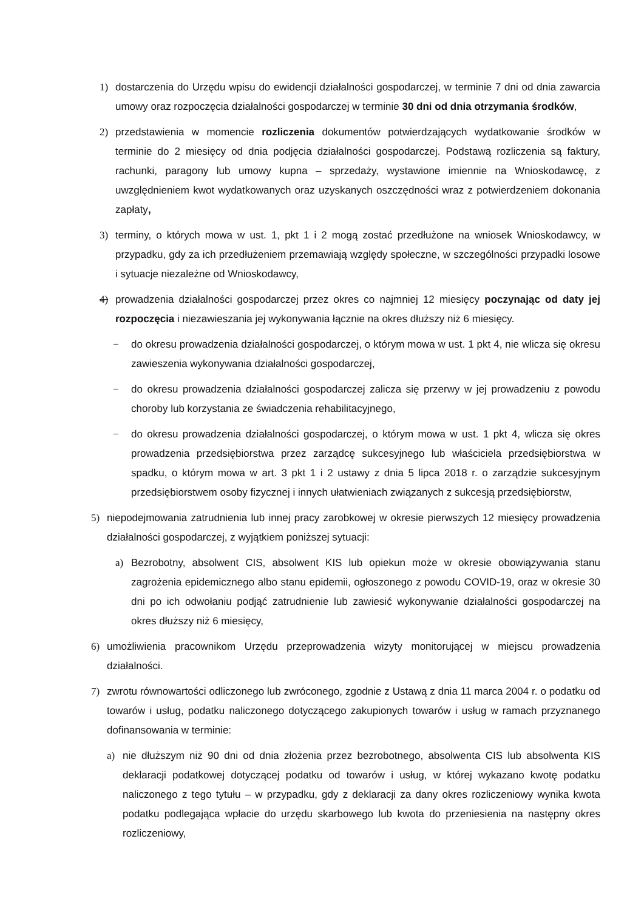1) dostarczenia do Urzędu wpisu do ewidencji działalności gospodarczej, w terminie 7 dni od dnia zawarcia umowy oraz rozpoczęcia działalności gospodarczej w terminie 30 dni od dnia otrzymania środków,
2) przedstawienia w momencie rozliczenia dokumentów potwierdzających wydatkowanie środków w terminie do 2 miesięcy od dnia podjęcia działalności gospodarczej. Podstawą rozliczenia są faktury, rachunki, paragony lub umowy kupna – sprzedaży, wystawione imiennie na Wnioskodawcę, z uwzględnieniem kwot wydatkowanych oraz uzyskanych oszczędności wraz z potwierdzeniem dokonania zapłaty,
3) terminy, o których mowa w ust. 1, pkt 1 i 2 mogą zostać przedłużone na wniosek Wnioskodawcy, w przypadku, gdy za ich przedłużeniem przemawiają względy społeczne, w szczególności przypadki losowe i sytuacje niezależne od Wnioskodawcy,
4) prowadzenia działalności gospodarczej przez okres co najmniej 12 miesięcy poczynając od daty jej rozpoczęcia i niezawieszania jej wykonywania łącznie na okres dłuższy niż 6 miesięcy.
− do okresu prowadzenia działalności gospodarczej, o którym mowa w ust. 1 pkt 4, nie wlicza się okresu zawieszenia wykonywania działalności gospodarczej,
− do okresu prowadzenia działalności gospodarczej zalicza się przerwy w jej prowadzeniu z powodu choroby lub korzystania ze świadczenia rehabilitacyjnego,
− do okresu prowadzenia działalności gospodarczej, o którym mowa w ust. 1 pkt 4, wlicza się okres prowadzenia przedsiębiorstwa przez zarządcę sukcesyjnego lub właściciela przedsiębiorstwa w spadku, o którym mowa w art. 3 pkt 1 i 2 ustawy z dnia 5 lipca 2018 r. o zarządzie sukcesyjnym przedsiębiorstwem osoby fizycznej i innych ułatwieniach związanych z sukcesją przedsiębiorstw,
5) niepodejmowania zatrudnienia lub innej pracy zarobkowej w okresie pierwszych 12 miesięcy prowadzenia działalności gospodarczej, z wyjątkiem poniższej sytuacji:
a) Bezrobotny, absolwent CIS, absolwent KIS lub opiekun może w okresie obowiązywania stanu zagrożenia epidemicznego albo stanu epidemii, ogłoszonego z powodu COVID-19, oraz w okresie 30 dni po ich odwołaniu podjąć zatrudnienie lub zawiesić wykonywanie działalności gospodarczej na okres dłuższy niż 6 miesięcy,
6) umożliwienia pracownikom Urzędu przeprowadzenia wizyty monitorującej w miejscu prowadzenia działalności.
7) zwrotu równowartości odliczonego lub zwróconego, zgodnie z Ustawą z dnia 11 marca 2004 r. o podatku od towarów i usług, podatku naliczonego dotyczącego zakupionych towarów i usług w ramach przyznanego dofinansowania w terminie:
a) nie dłuższym niż 90 dni od dnia złożenia przez bezrobotnego, absolwenta CIS lub absolwenta KIS deklaracji podatkowej dotyczącej podatku od towarów i usług, w której wykazano kwotę podatku naliczonego z tego tytułu – w przypadku, gdy z deklaracji za dany okres rozliczeniowy wynika kwota podatku podlegająca wpłacie do urzędu skarbowego lub kwota do przeniesienia na następny okres rozliczeniowy,